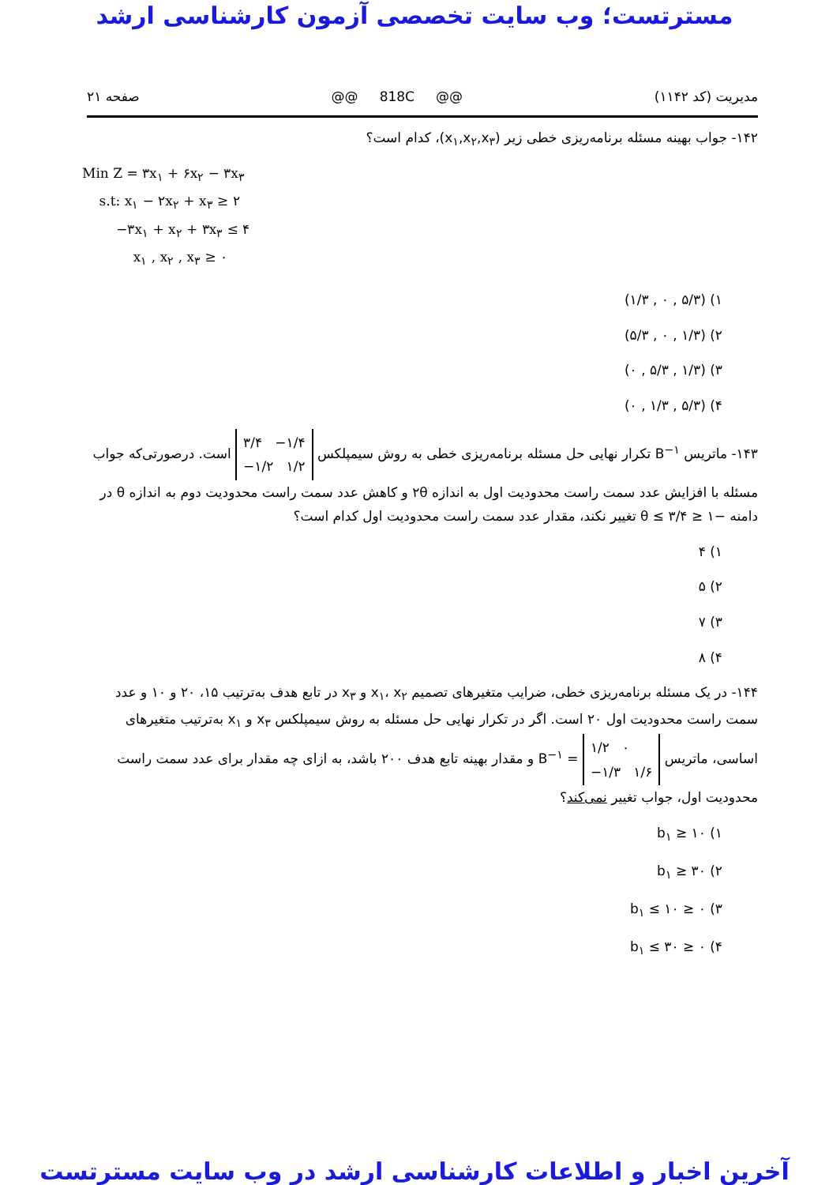مسترتست؛ وب سایت تخصصی آزمون کارشناسی ارشد
مدیریت (کد ۱۱۴۲) @@ 818C @@ صفحه ۲۱
۱۴۲- جواب بهینه مسئله برنامه‌ریزی خطی زیر (x<sub>۱</sub>,x<sub>۲</sub>,x<sub>۳</sub>)، کدام است؟
Min Z = ۳x<sub>۱</sub> + ۶x<sub>۲</sub> − ۳x<sub>۳</sub>
s.t: x<sub>۱</sub> − ۲x<sub>۲</sub> + x<sub>۳</sub> ≥ ۲
−۳x<sub>۱</sub> + x<sub>۲</sub> + ۳x<sub>۳</sub> ≤ ۴
x<sub>۱</sub> , x<sub>۲</sub> , x<sub>۳</sub> ≥ ۰
۱) (۵/۳ , ۰ , ۱/۳)
۲) (۱/۳ , ۰ , ۵/۳)
۳) (۱/۳ , ۵/۳ , ۰)
۴) (۵/۳ , ۱/۳ , ۰)
۱۴۳- ماتریس B<sup>−۱</sup> تکرار نهایی حل مسئله برنامه‌ریزی خطی به روش سیمپلکس ۳/۴ −۱/۴
−۱/۲ ۱/۲ است. درصورتی‌که جواب مسئله با افزایش عدد سمت راست محدودیت اول به اندازه ۲θ و کاهش عدد سمت راست محدودیت دوم به اندازه θ در دامنه −۱ ≤ θ ≤ ۳/۴ تغییر نکند، مقدار عدد سمت راست محدودیت اول کدام است؟
۱) ۴
۲) ۵
۳) ۷
۴) ۸
۱۴۴- در یک مسئله برنامه‌ریزی خطی، ضرایب متغیرهای تصمیم x<sub>۱</sub>، x<sub>۲</sub> و x<sub>۳</sub> در تابع هدف به‌ترتیب ۱۵، ۲۰ و ۱۰ و عدد سمت راست محدودیت اول ۲۰ است. اگر در تکرار نهایی حل مسئله به روش سیمپلکس x<sub>۳</sub> و x<sub>۱</sub> به‌ترتیب متغیرهای اساسی، ماتریس ۱/۲ ۰
−۱/۳ ۱/۶ = B<sup>−۱</sup> و مقدار بهینه تابع هدف ۲۰۰ باشد، به ازای چه مقدار برای عدد سمت راست محدودیت اول، جواب تغییر نمی‌کند؟
۱) b<sub>۱</sub> ≥ ۱۰
۲) b<sub>۱</sub> ≥ ۳۰
۳) ۰ ≤ b<sub>۱</sub> ≤ ۱۰
۴) ۰ ≤ b<sub>۱</sub> ≤ ۳۰
آخرین اخبار و اطلاعات کارشناسی ارشد در وب سایت مسترتست